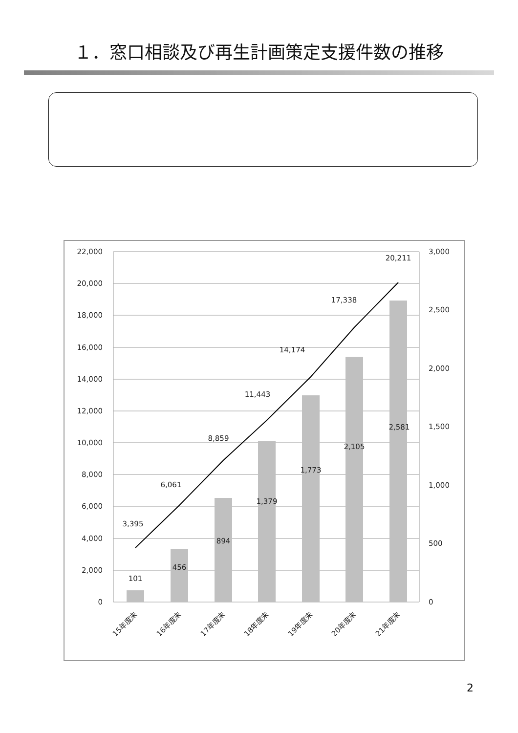１．窓口相談及び再生計画策定支援件数の推移
22,000
20,000
18,000
16,000
14,000
12,000
10,000
8,000
6,000
4,000
2,000
0
3,000
2,500
2,000
1,500
1,000
500
0
3,395
6,061
8,859
11,443
14,174
17,338
20,211
101
456
894
1,379
1,773
2,105
2,581
15年度末
16年度末
17年度末
18年度末
19年度末
20年度末
21年度末
2